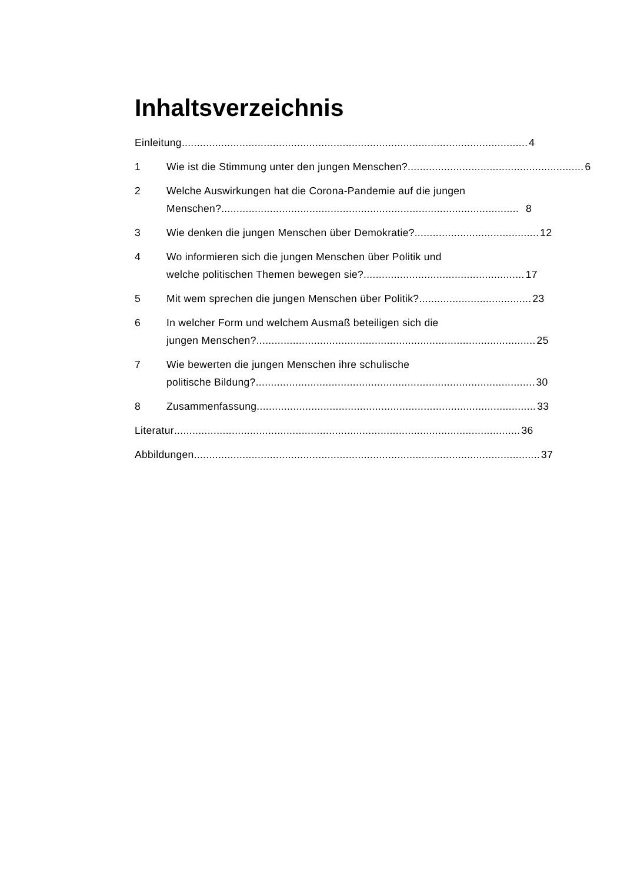Inhaltsverzeichnis
Einleitung .................................................................................................................. 4
1 Wie ist die Stimmung unter den jungen Menschen? .......................................................... 6
2 Welche Auswirkungen hat die Corona-Pandemie auf die jungen
Menschen? .................................................................................................. 8
3 Wie denken die jungen Menschen über Demokratie?......................................... 12
4 Wo informieren sich die jungen Menschen über Politik und
welche politischen Themen bewegen sie?..................................................... 17
5 Mit wem sprechen die jungen Menschen über Politik? ..................................... 23
6 In welcher Form und welchem Ausmaß beteiligen sich die
jungen Menschen? ............................................................................................ 25
7 Wie bewerten die jungen Menschen ihre schulische
politische Bildung? ............................................................................................ 30
8 Zusammenfassung ............................................................................................ 33
Literatur.................................................................................................................. 36
Abbildungen.................................................................................................................. 37